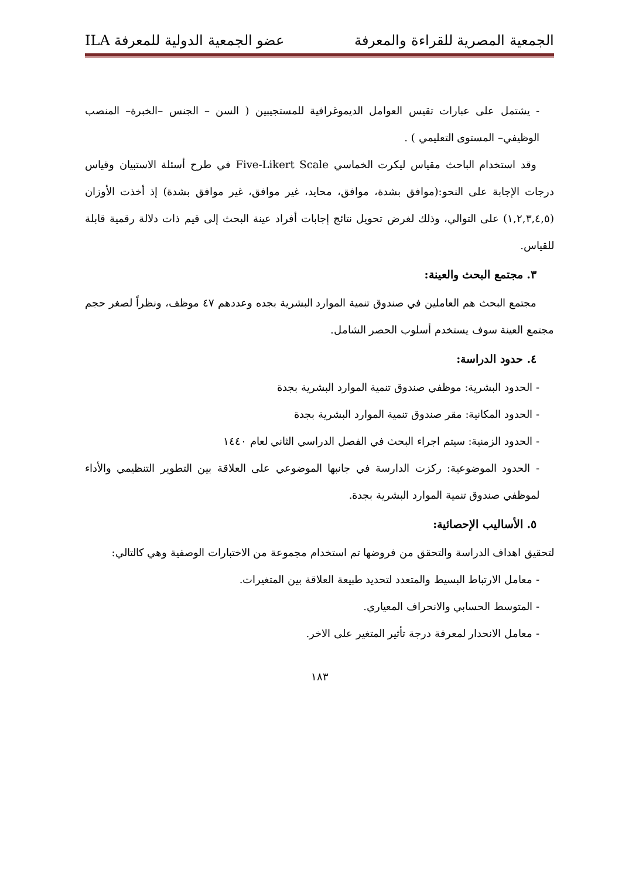الجمعية المصرية للقراءة والمعرفة عضو الجمعية الدولية للمعرفة ILA
- يشتمل على عبارات تقيس العوامل الديموغرافية للمستجيبين ( السن – الجنس –الخبرة– المنصب الوظيفي– المستوى التعليمي ) .
وقد استخدام الباحث مقياس ليكرت الخماسي Five-Likert Scale في طرح أسئلة الاستبيان وقياس درجات الإجابة على النحو:(موافق بشدة، موافق، محايد، غير موافق، غير موافق بشدة) إذ أخذت الأوزان (١,٢,٣,٤,٥) على التوالي، وذلك لغرض تحويل نتائج إجابات أفراد عينة البحث إلى قيم ذات دلالة رقمية قابلة للقياس.
٣. مجتمع البحث والعينة:
مجتمع البحث هم العاملين في صندوق تنمية الموارد البشرية بجده وعددهم ٤٧ موظف، ونظراً لصغر حجم مجتمع العينة سوف يستخدم أسلوب الحصر الشامل.
٤. حدود الدراسة:
- الحدود البشرية: موظفي صندوق تنمية الموارد البشرية بجدة
- الحدود المكانية: مقر صندوق تنمية الموارد البشرية بجدة
- الحدود الزمنية: سيتم اجراء البحث في الفصل الدراسي الثاني لعام ١٤٤٠
- الحدود الموضوعية: ركزت الدارسة في جانبها الموضوعي على العلاقة بين التطوير التنظيمي والأداء لموظفي صندوق تنمية الموارد البشرية بجدة.
٥. الأساليب الإحصائية:
لتحقيق اهداف الدراسة والتحقق من فروضها تم استخدام مجموعة من الاختبارات الوصفية وهي كالتالي:
- معامل الارتباط البسيط والمتعدد لتحديد طبيعة العلاقة بين المتغيرات.
- المتوسط الحسابي والانحراف المعياري.
- معامل الانحدار لمعرفة درجة تأثير المتغير على الاخر.
١٨٣